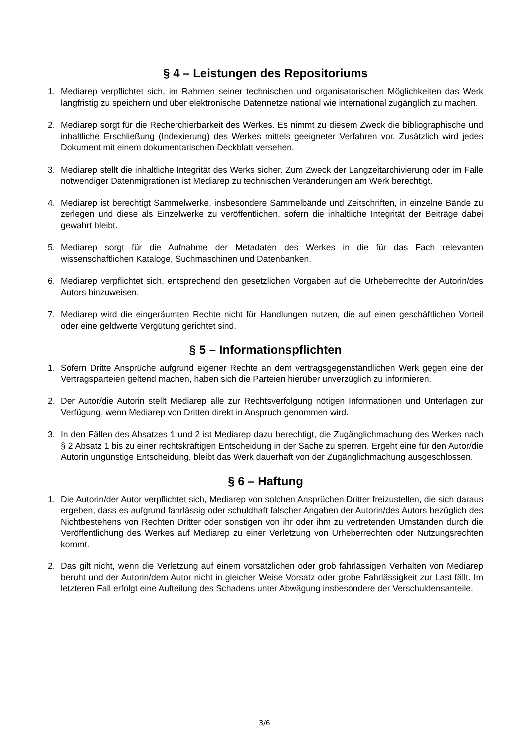§ 4 – Leistungen des Repositoriums
1. Mediarep verpflichtet sich, im Rahmen seiner technischen und organisatorischen Möglichkeiten das Werk langfristig zu speichern und über elektronische Datennetze national wie international zugänglich zu machen.
2. Mediarep sorgt für die Recherchierbarkeit des Werkes. Es nimmt zu diesem Zweck die bibliographische und inhaltliche Erschließung (Indexierung) des Werkes mittels geeigneter Verfahren vor. Zusätzlich wird jedes Dokument mit einem dokumentarischen Deckblatt versehen.
3. Mediarep stellt die inhaltliche Integrität des Werks sicher. Zum Zweck der Langzeitarchivierung oder im Falle notwendiger Datenmigrationen ist Mediarep zu technischen Veränderungen am Werk berechtigt.
4. Mediarep ist berechtigt Sammelwerke, insbesondere Sammelbände und Zeitschriften, in einzelne Bände zu zerlegen und diese als Einzelwerke zu veröffentlichen, sofern die inhaltliche Integrität der Beiträge dabei gewahrt bleibt.
5. Mediarep sorgt für die Aufnahme der Metadaten des Werkes in die für das Fach relevanten wissenschaftlichen Kataloge, Suchmaschinen und Datenbanken.
6. Mediarep verpflichtet sich, entsprechend den gesetzlichen Vorgaben auf die Urheberrechte der Autorin/des Autors hinzuweisen.
7. Mediarep wird die eingeräumten Rechte nicht für Handlungen nutzen, die auf einen geschäftlichen Vorteil oder eine geldwerte Vergütung gerichtet sind.
§ 5 – Informationspflichten
1. Sofern Dritte Ansprüche aufgrund eigener Rechte an dem vertragsgegenständlichen Werk gegen eine der Vertragsparteien geltend machen, haben sich die Parteien hierüber unverzüglich zu informieren.
2. Der Autor/die Autorin stellt Mediarep alle zur Rechtsverfolgung nötigen Informationen und Unterlagen zur Verfügung, wenn Mediarep von Dritten direkt in Anspruch genommen wird.
3. In den Fällen des Absatzes 1 und 2 ist Mediarep dazu berechtigt, die Zugänglichmachung des Werkes nach § 2 Absatz 1 bis zu einer rechtskräftigen Entscheidung in der Sache zu sperren. Ergeht eine für den Autor/die Autorin ungünstige Entscheidung, bleibt das Werk dauerhaft von der Zugänglichmachung ausgeschlossen.
§ 6 – Haftung
1. Die Autorin/der Autor verpflichtet sich, Mediarep von solchen Ansprüchen Dritter freizustellen, die sich daraus ergeben, dass es aufgrund fahrlässig oder schuldhaft falscher Angaben der Autorin/des Autors bezüglich des Nichtbestehens von Rechten Dritter oder sonstigen von ihr oder ihm zu vertretenden Umständen durch die Veröffentlichung des Werkes auf Mediarep zu einer Verletzung von Urheberrechten oder Nutzungsrechten kommt.
2. Das gilt nicht, wenn die Verletzung auf einem vorsätzlichen oder grob fahrlässigen Verhalten von Mediarep beruht und der Autorin/dem Autor nicht in gleicher Weise Vorsatz oder grobe Fahrlässigkeit zur Last fällt. Im letzteren Fall erfolgt eine Aufteilung des Schadens unter Abwägung insbesondere der Verschuldensanteile.
3/6